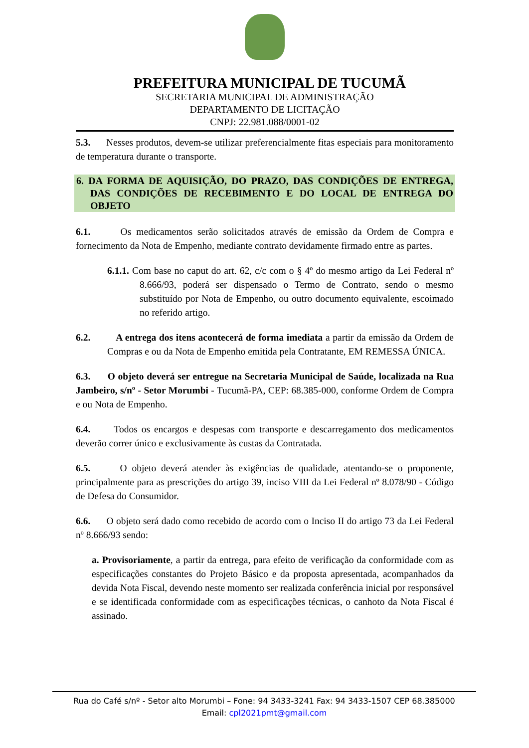PREFEITURA MUNICIPAL DE TUCUMÃ
SECRETARIA MUNICIPAL DE ADMINISTRAÇÃO
DEPARTAMENTO DE LICITAÇÃO
CNPJ: 22.981.088/0001-02
5.3. Nesses produtos, devem-se utilizar preferencialmente fitas especiais para monitoramento de temperatura durante o transporte.
6. DA FORMA DE AQUISIÇÃO, DO PRAZO, DAS CONDIÇÕES DE ENTREGA, DAS CONDIÇÕES DE RECEBIMENTO E DO LOCAL DE ENTREGA DO OBJETO
6.1. Os medicamentos serão solicitados através de emissão da Ordem de Compra e fornecimento da Nota de Empenho, mediante contrato devidamente firmado entre as partes.
6.1.1. Com base no caput do art. 62, c/c com o § 4º do mesmo artigo da Lei Federal nº 8.666/93, poderá ser dispensado o Termo de Contrato, sendo o mesmo substituído por Nota de Empenho, ou outro documento equivalente, escoimado no referido artigo.
6.2. A entrega dos itens acontecerá de forma imediata a partir da emissão da Ordem de Compras e ou da Nota de Empenho emitida pela Contratante, EM REMESSA ÚNICA.
6.3. O objeto deverá ser entregue na Secretaria Municipal de Saúde, localizada na Rua Jambeiro, s/nº - Setor Morumbi - Tucumã-PA, CEP: 68.385-000, conforme Ordem de Compra e ou Nota de Empenho.
6.4. Todos os encargos e despesas com transporte e descarregamento dos medicamentos deverão correr único e exclusivamente às custas da Contratada.
6.5. O objeto deverá atender às exigências de qualidade, atentando-se o proponente, principalmente para as prescrições do artigo 39, inciso VIII da Lei Federal nº 8.078/90 - Código de Defesa do Consumidor.
6.6. O objeto será dado como recebido de acordo com o Inciso II do artigo 73 da Lei Federal nº 8.666/93 sendo:
a. Provisoriamente, a partir da entrega, para efeito de verificação da conformidade com as especificações constantes do Projeto Básico e da proposta apresentada, acompanhados da devida Nota Fiscal, devendo neste momento ser realizada conferência inicial por responsável e se identificada conformidade com as especificações técnicas, o canhoto da Nota Fiscal é assinado.
Rua do Café s/nº - Setor alto Morumbi – Fone: 94 3433-3241 Fax: 94 3433-1507 CEP 68.385000
Email: cpl2021pmt@gmail.com